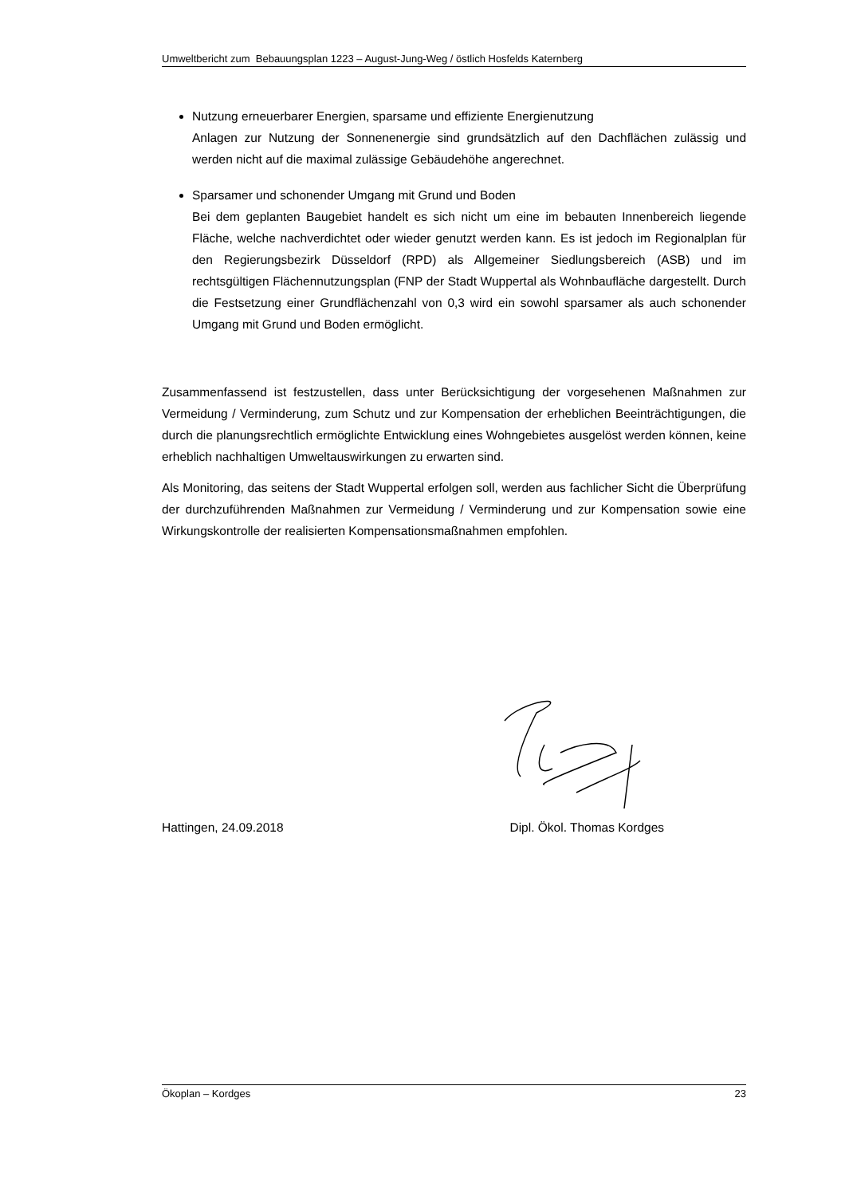Umweltbericht zum Bebauungsplan 1223 – August-Jung-Weg / östlich Hosfelds Katernberg
Nutzung erneuerbarer Energien, sparsame und effiziente Energienutzung
Anlagen zur Nutzung der Sonnenenergie sind grundsätzlich auf den Dachflächen zulässig und werden nicht auf die maximal zulässige Gebäudehöhe angerechnet.
Sparsamer und schonender Umgang mit Grund und Boden
Bei dem geplanten Baugebiet handelt es sich nicht um eine im bebauten Innenbereich liegende Fläche, welche nachverdichtet oder wieder genutzt werden kann. Es ist jedoch im Regionalplan für den Regierungsbezirk Düsseldorf (RPD) als Allgemeiner Siedlungsbereich (ASB) und im rechtsgültigen Flächennutzungsplan (FNP der Stadt Wuppertal als Wohnbaufläche dargestellt. Durch die Festsetzung einer Grundflächenzahl von 0,3 wird ein sowohl sparsamer als auch schonender Umgang mit Grund und Boden ermöglicht.
Zusammenfassend ist festzustellen, dass unter Berücksichtigung der vorgesehenen Maßnahmen zur Vermeidung / Verminderung, zum Schutz und zur Kompensation der erheblichen Beeinträchtigungen, die durch die planungsrechtlich ermöglichte Entwicklung eines Wohngebietes ausgelöst werden können, keine erheblich nachhaltigen Umweltauswirkungen zu erwarten sind.
Als Monitoring, das seitens der Stadt Wuppertal erfolgen soll, werden aus fachlicher Sicht die Überprüfung der durchzuführenden Maßnahmen zur Vermeidung / Verminderung und zur Kompensation sowie eine Wirkungskontrolle der realisierten Kompensationsmaßnahmen empfohlen.
Hattingen, 24.09.2018 Dipl. Ökol. Thomas Kordges
Ökoplan – Kordges 23